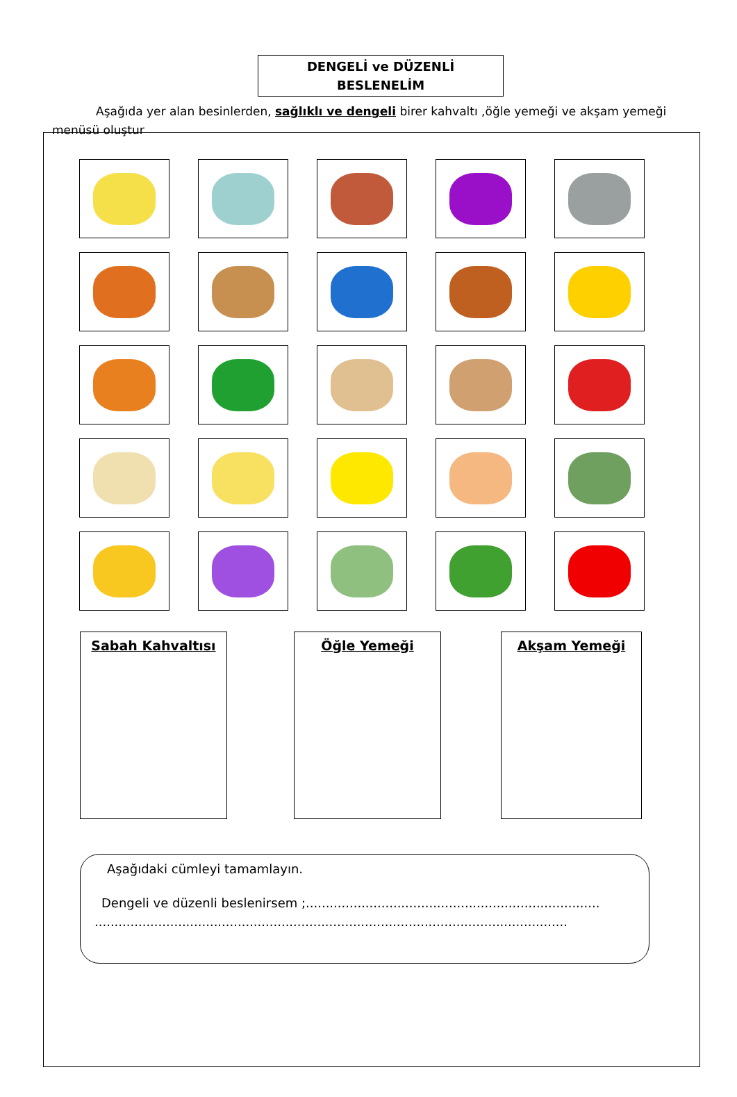DENGELİ ve DÜZENLİ
BESLENELİM
Aşağıda yer alan besinlerden, sağlıklı ve dengeli birer kahvaltı ,öğle yemeği ve akşam yemeği menüsü oluştur
Sabah Kahvaltısı Öğle Yemeği Akşam Yemeği
Aşağıdaki cümleyi tamamlayın.
Dengeli ve düzenli beslenirsem ;..........................................................................
.......................................................................................................................